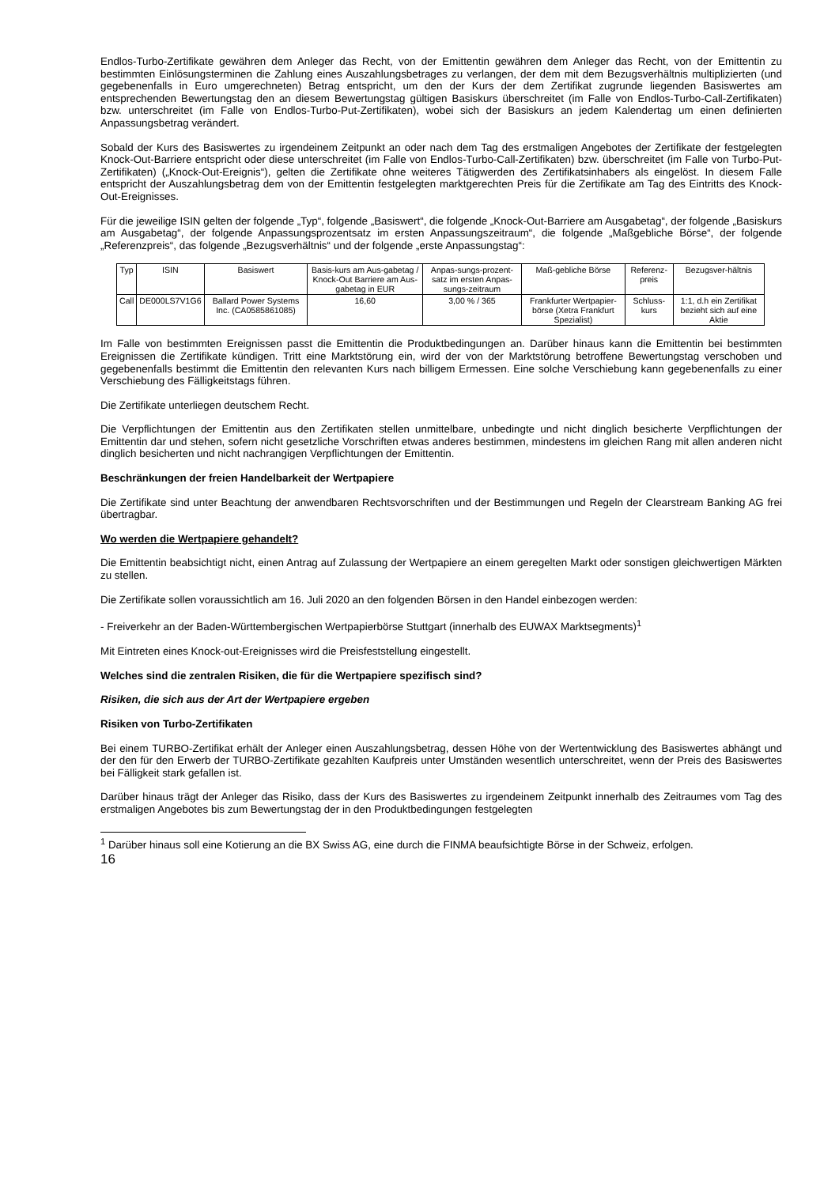Endlos-Turbo-Zertifikate gewähren dem Anleger das Recht, von der Emittentin gewähren dem Anleger das Recht, von der Emittentin zu bestimmten Einlösungsterminen die Zahlung eines Auszahlungsbetrages zu verlangen, der dem mit dem Bezugsverhältnis multiplizierten (und gegebenenfalls in Euro umgerechneten) Betrag entspricht, um den der Kurs der dem Zertifikat zugrunde liegenden Basiswertes am entsprechenden Bewertungstag den an diesem Bewertungstag gültigen Basiskurs überschreitet (im Falle von Endlos-Turbo-Call-Zertifikaten) bzw. unterschreitet (im Falle von Endlos-Turbo-Put-Zertifikaten), wobei sich der Basiskurs an jedem Kalendertag um einen definierten Anpassungsbetrag verändert.
Sobald der Kurs des Basiswertes zu irgendeinem Zeitpunkt an oder nach dem Tag des erstmaligen Angebotes der Zertifikate der festgelegten Knock-Out-Barriere entspricht oder diese unterschreitet (im Falle von Endlos-Turbo-Call-Zertifikaten) bzw. überschreitet (im Falle von Turbo-Put-Zertifikaten) („Knock-Out-Ereignis“), gelten die Zertifikate ohne weiteres Tätigwerden des Zertifikatsinhabers als eingelöst. In diesem Falle entspricht der Auszahlungsbetrag dem von der Emittentin festgelegten marktgerechten Preis für die Zertifikate am Tag des Eintritts des Knock-Out-Ereignisses.
Für die jeweilige ISIN gelten der folgende „Typ“, folgende „Basiswert“, die folgende „Knock-Out-Barriere am Ausgabetag“, der folgende „Basiskurs am Ausgabetag“, der folgende Anpassungsprozentsatz im ersten Anpassungszeitraum“, die folgende „Maßgebliche Börse“, der folgende „Referenzpreis“, das folgende „Bezugsverhältnis“ und der folgende „erste Anpassungstag“:
| Typ | ISIN | Basiswert | Basis-kurs am Aus-gabetag / Knock-Out Barriere am Aus-gabetag in EUR | Anpas-sungs-prozent-satz im ersten Anpas-sungs-zeitraum | Maß-gebliche Börse | Referenz-preis | Bezugsver-hältnis |
| Call | DE000LS7V1G6 | Ballard Power Systems Inc. (CA0585861085) | 16,60 | 3,00 % / 365 | Frankfurter Wertpapier-börse (Xetra Frankfurt Spezialist) | Schluss-kurs | 1:1, d.h ein Zertifikat bezieht sich auf eine Aktie |
Im Falle von bestimmten Ereignissen passt die Emittentin die Produktbedingungen an. Darüber hinaus kann die Emittentin bei bestimmten Ereignissen die Zertifikate kündigen. Tritt eine Marktstörung ein, wird der von der Marktstörung betroffene Bewertungstag verschoben und gegebenenfalls bestimmt die Emittentin den relevanten Kurs nach billigem Ermessen. Eine solche Verschiebung kann gegebenenfalls zu einer Verschiebung des Fälligkeitstags führen.
Die Zertifikate unterliegen deutschem Recht.
Die Verpflichtungen der Emittentin aus den Zertifikaten stellen unmittelbare, unbedingte und nicht dinglich besicherte Verpflichtungen der Emittentin dar und stehen, sofern nicht gesetzliche Vorschriften etwas anderes bestimmen, mindestens im gleichen Rang mit allen anderen nicht dinglich besicherten und nicht nachrangigen Verpflichtungen der Emittentin.
Beschränkungen der freien Handelbarkeit der Wertpapiere
Die Zertifikate sind unter Beachtung der anwendbaren Rechtsvorschriften und der Bestimmungen und Regeln der Clearstream Banking AG frei übertragbar.
Wo werden die Wertpapiere gehandelt?
Die Emittentin beabsichtigt nicht, einen Antrag auf Zulassung der Wertpapiere an einem geregelten Markt oder sonstigen gleichwertigen Märkten zu stellen.
Die Zertifikate sollen voraussichtlich am 16. Juli 2020 an den folgenden Börsen in den Handel einbezogen werden:
- Freiverkehr an der Baden-Württembergischen Wertpapierbörse Stuttgart (innerhalb des EUWAX Marktsegments)<sup>1</sup>
Mit Eintreten eines Knock-out-Ereignisses wird die Preisfeststellung eingestellt.
Welches sind die zentralen Risiken, die für die Wertpapiere spezifisch sind?
Risiken, die sich aus der Art der Wertpapiere ergeben
Risiken von Turbo-Zertifikaten
Bei einem TURBO-Zertifikat erhält der Anleger einen Auszahlungsbetrag, dessen Höhe von der Wertentwicklung des Basiswertes abhängt und der den für den Erwerb der TURBO-Zertifikate gezahlten Kaufpreis unter Umständen wesentlich unterschreitet, wenn der Preis des Basiswertes bei Fälligkeit stark gefallen ist.
Darüber hinaus trägt der Anleger das Risiko, dass der Kurs des Basiswertes zu irgendeinem Zeitpunkt innerhalb des Zeitraumes vom Tag des erstmaligen Angebotes bis zum Bewertungstag der in den Produktbedingungen festgelegten
<sup>1</sup> Darüber hinaus soll eine Kotierung an die BX Swiss AG, eine durch die FINMA beaufsichtigte Börse in der Schweiz, erfolgen.
16